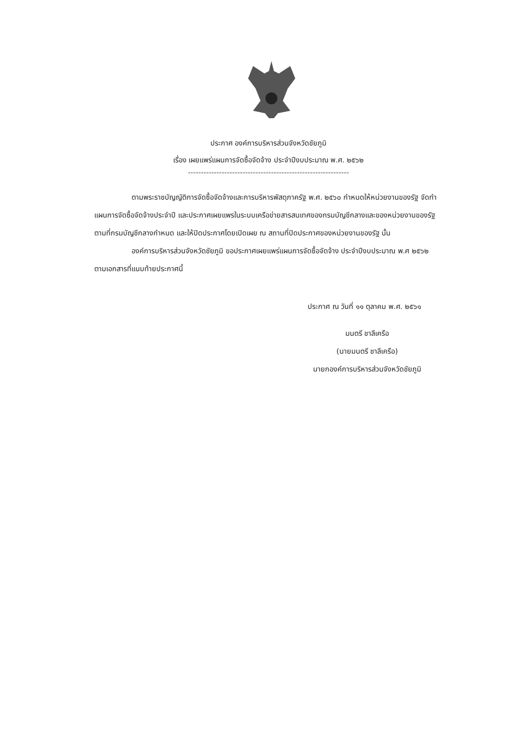ประกาศ องค์การบริหารส่วนจังหวัดชัยภูมิ
เรื่อง เผยแพร่แผนการจัดซื้อจัดจ้าง ประจำปีงบประมาณ พ.ศ. ๒๕๖๒
--------------------------------------------------------------
ตามพระราชบัญญัติการจัดซื้อจัดจ้างและการบริหารพัสดุภาครัฐ พ.ศ. ๒๕๖๐ กำหนดให้หน่วยงานของรัฐ จัดทำแผนการจัดซื้อจัดจ้างประจำปี และประกาศเผยแพรในระบบเครือข่ายสารสนเทศของกรมบัญชีกลางและของหน่วยงานของรัฐตามที่กรมบัญชีกลางกำหนด และให้ปิดประกาศโดยเปิดเผย ณ สถานที่ปิดประกาศของหน่วยงานของรัฐ นั้น
องค์การบริหารส่วนจังหวัดชัยภูมิ ขอประกาศเผยแพร่แผนการจัดซื้อจัดจ้าง ประจำปีงบประมาณ พ.ศ ๒๕๖๒ ตามเอกสารที่แนบท้ายประกาศนี้
ประกาศ ณ วันที่ ๑๑ ตุลาคม พ.ศ. ๒๕๖๑
มนตรี ชาลีเครือ
(นายมนตรี ชาลีเครือ)
นายกองค์การบริหารส่วนจังหวัดชัยภูมิ